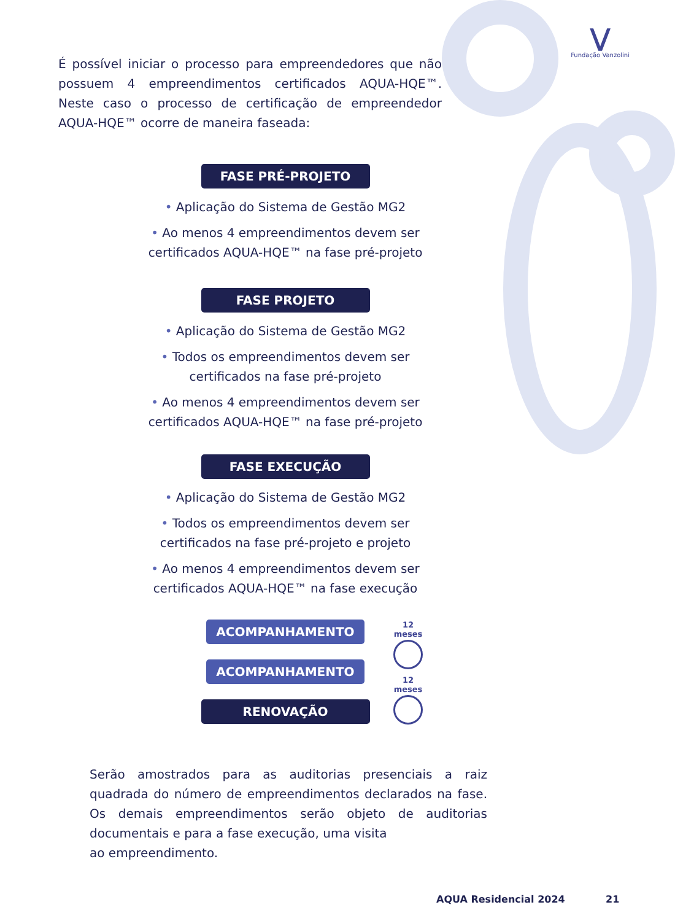⋁
Fundação Vanzolini
É possível iniciar o processo para empreendedores que não possuem 4 empreendimentos certificados AQUA-HQE™. Neste caso o processo de certificação de empreendedor AQUA-HQE™ ocorre de maneira faseada:
FASE PRÉ-PROJETO
• Aplicação do Sistema de Gestão MG2
• Ao menos 4 empreendimentos devem ser
certificados AQUA-HQE™ na fase pré-projeto
FASE PROJETO
• Aplicação do Sistema de Gestão MG2
• Todos os empreendimentos devem ser
certificados na fase pré-projeto
• Ao menos 4 empreendimentos devem ser
certificados AQUA-HQE™ na fase pré-projeto
FASE EXECUÇÃO
• Aplicação do Sistema de Gestão MG2
• Todos os empreendimentos devem ser
certificados na fase pré-projeto e projeto
• Ao menos 4 empreendimentos devem ser
certificados AQUA-HQE™ na fase execução
ACOMPANHAMENTO
ACOMPANHAMENTO
RENOVAÇÃO
12 meses
12 meses
Serão amostrados para as auditorias presenciais a raiz quadrada do número de empreendimentos declarados na fase. Os demais empreendimentos serão objeto de auditorias documentais e para a fase execução, uma visita
ao empreendimento.
AQUA Residencial 2024 21